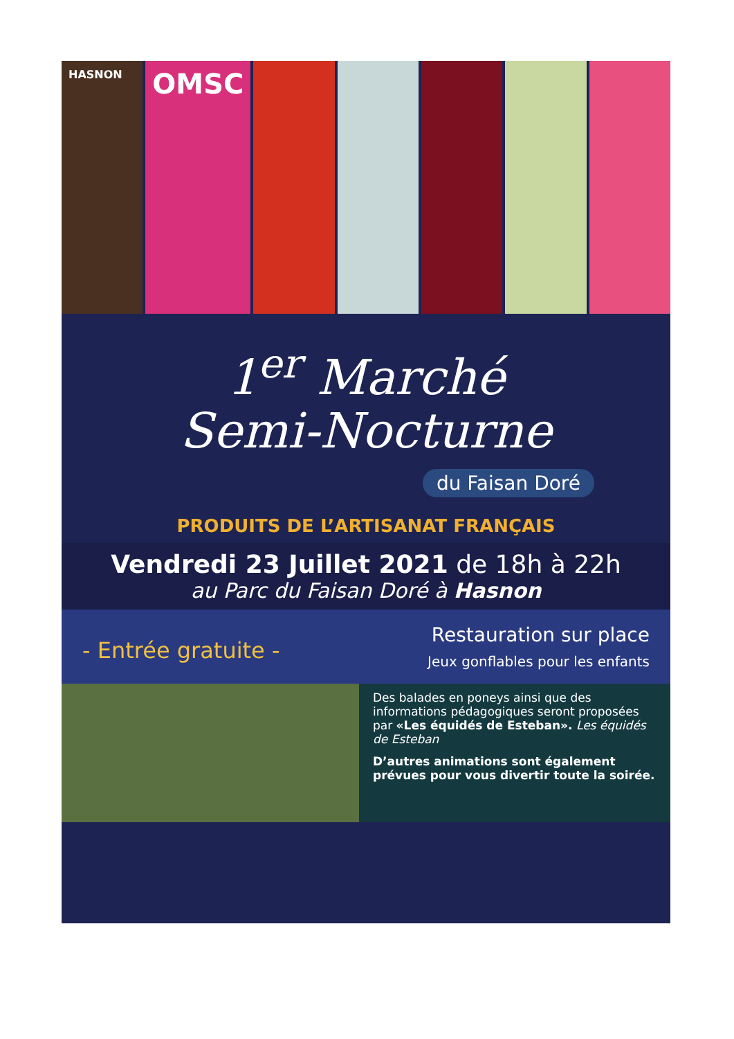HASNON
OMSC
1<sup>er</sup> Marché
Semi-Nocturne
du Faisan Doré
PRODUITS DE L’ARTISANAT FRANÇAIS
Vendredi 23 Juillet 2021 de 18h à 22h
au Parc du Faisan Doré à Hasnon
- Entrée gratuite -
Restauration sur place
Jeux gonflables pour les enfants
Des balades en poneys ainsi que des informations pédagogiques seront proposées par «Les équidés de Esteban». Les équidés de Esteban
D’autres animations sont également prévues pour vous divertir toute la soirée.